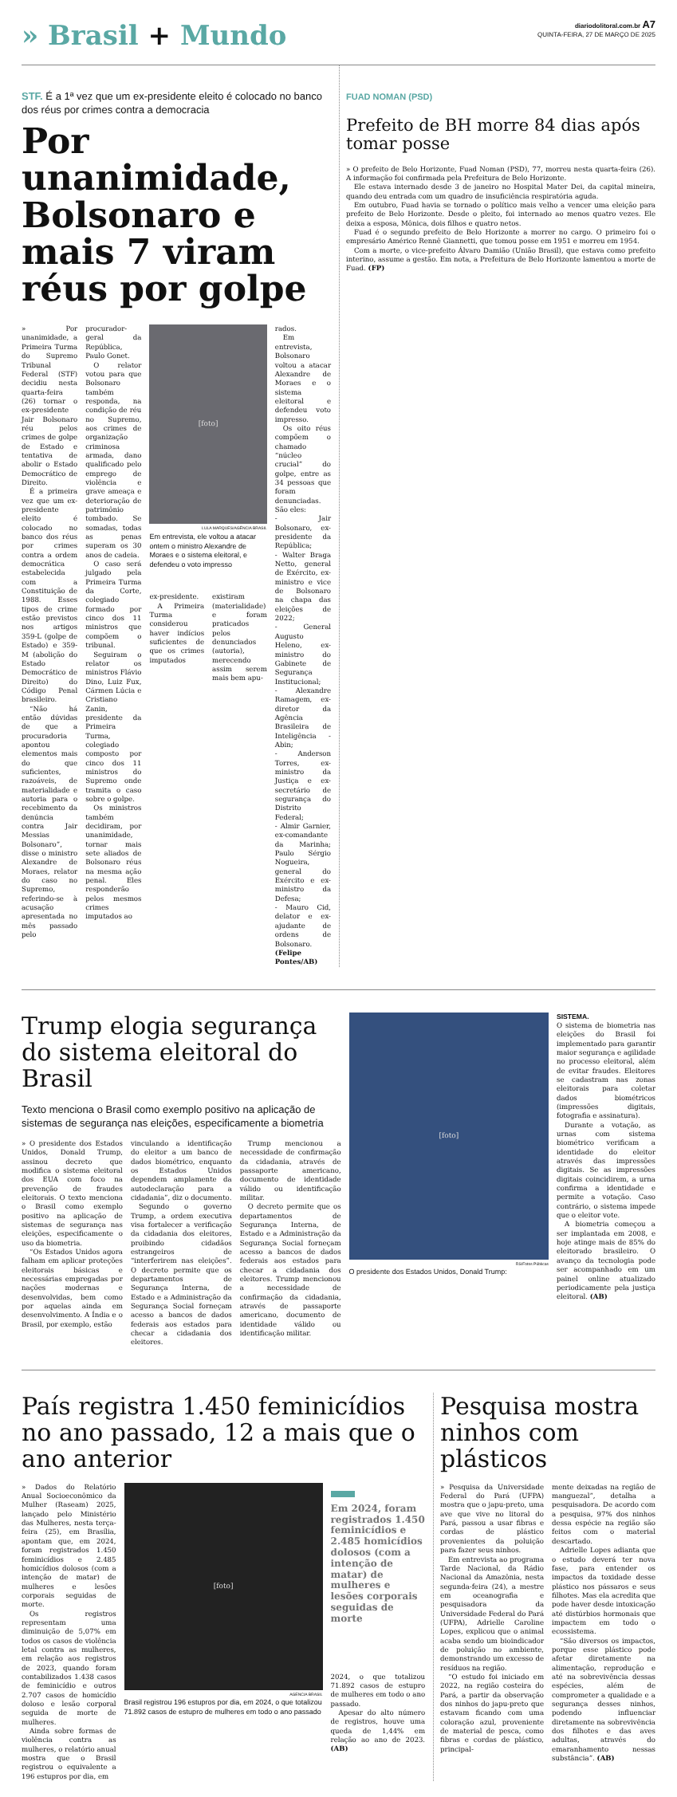» Brasil + Mundo
diariodolitoral.com.br A7
QUINTA-FEIRA, 27 DE MARÇO DE 2025
STF. É a 1ª vez que um ex-presidente eleito é colocado no banco dos réus por crimes contra a democracia
Por unanimidade, Bolsonaro e mais 7 viram réus por golpe
» Por unanimidade, a Primeira Turma do Supremo Tribunal Federal (STF) decidiu nesta quarta-feira (26) tornar o ex-presidente Jair Bolsonaro réu pelos crimes de golpe de Estado e tentativa de abolir o Estado Democrático de Direito.
É a primeira vez que um ex-presidente eleito é colocado no banco dos réus por crimes contra a ordem democrática estabelecida com a Constituição de 1988. Esses tipos de crime estão previstos nos artigos 359-L (golpe de Estado) e 359-M (abolição do Estado Democrático de Direito) do Código Penal brasileiro.
“Não há então dúvidas de que a procuradoria apontou elementos mais do que suficientes, razoáveis, de materialidade e autoria para o recebimento da denúncia contra Jair Messias Bolsonaro”, disse o ministro Alexandre de Moraes, relator do caso no Supremo, referindo-se à acusação apresentada no mês passado pelo
procurador-geral da República, Paulo Gonet.
O relator votou para que Bolsonaro também responda, na condição de réu no Supremo, aos crimes de organização criminosa armada, dano qualificado pelo emprego de violência e grave ameaça e deterioração de patrimônio tombado. Se somadas, todas as penas superam os 30 anos de cadeia.
O caso será julgado pela Primeira Turma da Corte, colegiado formado por cinco dos 11 ministros que compõem o tribunal.
Seguiram o relator os ministros Flávio Dino, Luiz Fux, Cármen Lúcia e Cristiano Zanin, presidente da Primeira Turma, colegiado composto por cinco dos 11 ministros do Supremo onde tramita o caso sobre o golpe.
Os ministros também decidiram, por unanimidade, tornar mais sete aliados de Bolsonaro réus na mesma ação penal. Eles responderão pelos mesmos crimes imputados ao
[foto]
LULA MARQUES/AGÊNCIA BRASIL
Em entrevista, ele voltou a atacar ontem o ministro Alexandre de Moraes e o sistema eleitoral, e defendeu o voto impresso
ex-presidente.
A Primeira Turma considerou haver indícios suficientes de que os crimes imputados
existiram (materialidade) e foram praticados pelos denunciados (autoria), merecendo assim serem mais bem apu-
rados.
Em entrevista, Bolsonaro voltou a atacar Alexandre de Moraes e o sistema eleitoral e defendeu voto impresso.
Os oito réus compõem o chamado “núcleo crucial” do golpe, entre as 34 pessoas que foram denunciadas. São eles:
- Jair Bolsonaro, ex-presidente da República;
- Walter Braga Netto, general de Exército, ex-ministro e vice de Bolsonaro na chapa das eleições de 2022;
- General Augusto Heleno, ex-ministro do Gabinete de Segurança Institucional;
- Alexandre Ramagem, ex-diretor da Agência Brasileira de Inteligência - Abin;
- Anderson Torres, ex-ministro da Justiça e ex-secretário de segurança do Distrito Federal;
- Almir Garnier, ex-comandante da Marinha; Paulo Sérgio Nogueira, general do Exército e ex-ministro da Defesa;
- Mauro Cid, delator e ex-ajudante de ordens de Bolsonaro. (Felipe Pontes/AB)
FUAD NOMAN (PSD)
Prefeito de BH morre 84 dias após tomar posse
» O prefeito de Belo Horizonte, Fuad Noman (PSD), 77, morreu nesta quarta-feira (26). A informação foi confirmada pela Prefeitura de Belo Horizonte.
Ele estava internado desde 3 de janeiro no Hospital Mater Dei, da capital mineira, quando deu entrada com um quadro de insuficiência respiratória aguda.
Em outubro, Fuad havia se tornado o político mais velho a vencer uma eleição para prefeito de Belo Horizonte. Desde o pleito, foi internado ao menos quatro vezes. Ele deixa a esposa, Mônica, dois filhos e quatro netos.
Fuad é o segundo prefeito de Belo Horizonte a morrer no cargo. O primeiro foi o empresário Américo Rennê Giannetti, que tomou posse em 1951 e morreu em 1954.
Com a morte, o vice-prefeito Álvaro Damião (União Brasil), que estava como prefeito interino, assume a gestão. Em nota, a Prefeitura de Belo Horizonte lamentou a morte de Fuad. (FP)
Trump elogia segurança do sistema eleitoral do Brasil
Texto menciona o Brasil como exemplo positivo na aplicação de sistemas de segurança nas eleições, especificamente a biometria
» O presidente dos Estados Unidos, Donald Trump, assinou decreto que modifica o sistema eleitoral dos EUA com foco na prevenção de fraudes eleitorais. O texto menciona o Brasil como exemplo positivo na aplicação de sistemas de segurança nas eleições, especificamente o uso da biometria.
“Os Estados Unidos agora falham em aplicar proteções eleitorais básicas e necessárias empregadas por nações modernas e desenvolvidas, bem como por aquelas ainda em desenvolvimento. A Índia e o Brasil, por exemplo, estão
vinculando a identificação do eleitor a um banco de dados biométrico, enquanto os Estados Unidos dependem amplamente da autodeclaração para a cidadania”, diz o documento.
Segundo o governo Trump, a ordem executiva visa fortalecer a verificação da cidadania dos eleitores, proibindo cidadãos estrangeiros de “interferirem nas eleições”. O decreto permite que os departamentos de Segurança Interna, de Estado e a Administração da Segurança Social forneçam acesso a bancos de dados federais aos estados para checar a cidadania dos eleitores.
Trump mencionou a necessidade de confirmação da cidadania, através de passaporte americano, documento de identidade válido ou identificação militar.
O decreto permite que os departamentos de Segurança Interna, de Estado e a Administração da Segurança Social forneçam acesso a bancos de dados federais aos estados para checar a cidadania dos eleitores. Trump mencionou a necessidade de confirmação da cidadania, através de passaporte americano, documento de identidade válido ou identificação militar.
[foto]
RS/Fotos Públicas
O presidente dos Estados Unidos, Donald Trump:
SISTEMA.
O sistema de biometria nas eleições do Brasil foi implementado para garantir maior segurança e agilidade no processo eleitoral, além de evitar fraudes. Eleitores se cadastram nas zonas eleitorais para coletar dados biométricos (impressões digitais, fotografia e assinatura).
Durante a votação, as urnas com sistema biométrico verificam a identidade do eleitor através das impressões digitais. Se as impressões digitais coincidirem, a urna confirma a identidade e permite a votação. Caso contrário, o sistema impede que o eleitor vote.
A biometria começou a ser implantada em 2008, e hoje atinge mais de 85% do eleitorado brasileiro. O avanço da tecnologia pode ser acompanhado em um painel online atualizado periodicamente pela justiça eleitoral. (AB)
País registra 1.450 feminicídios no ano passado, 12 a mais que o ano anterior
» Dados do Relatório Anual Socioeconômico da Mulher (Raseam) 2025, lançado pelo Ministério das Mulheres, nesta terça-feira (25), em Brasília, apontam que, em 2024, foram registrados 1.450 feminicídios e 2.485 homicídios dolosos (com a intenção de matar) de mulheres e lesões corporais seguidas de morte.
Os registros representam uma diminuição de 5,07% em todos os casos de violência letal contra as mulheres, em relação aos registros de 2023, quando foram contabilizados 1.438 casos de feminicídio e outros 2.707 casos de homicídio doloso e lesão corporal seguida de morte de mulheres.
Ainda sobre formas de violência contra as mulheres, o relatório anual mostra que o Brasil registrou o equivalente a 196 estupros por dia, em
[foto]
AGENCIA BRASIL
Brasil registrou 196 estupros por dia, em 2024, o que totalizou 71.892 casos de estupro de mulheres em todo o ano passado
Em 2024, foram registrados 1.450 feminicídios e 2.485 homicídios dolosos (com a intenção de matar) de mulheres e lesões corporais seguidas de morte
2024, o que totalizou 71.892 casos de estupro de mulheres em todo o ano passado.
Apesar do alto número de registros, houve uma queda de 1,44% em relação ao ano de 2023. (AB)
Pesquisa mostra ninhos com plásticos
» Pesquisa da Universidade Federal do Pará (UFPA) mostra que o japu-preto, uma ave que vive no litoral do Pará, passou a usar fibras e cordas de plástico provenientes da poluição para fazer seus ninhos.
Em entrevista ao programa Tarde Nacional, da Rádio Nacional da Amazônia, nesta segunda-feira (24), a mestre em oceanografia e pesquisadora da Universidade Federal do Pará (UFPA), Adrielle Caroline Lopes, explicou que o animal acaba sendo um bioindicador de poluição no ambiente, demonstrando um excesso de resíduos na região.
“O estudo foi iniciado em 2022, na região costeira do Pará, a partir da observação dos ninhos do japu-preto que estavam ficando com uma coloração azul, proveniente de material de pesca, como fibras e cordas de plástico, principal-
mente deixadas na região de manguezal”, detalha a pesquisadora. De acordo com a pesquisa, 97% dos ninhos dessa espécie na região são feitos com o material descartado.
Adrielle Lopes adianta que o estudo deverá ter nova fase, para entender os impactos da toxidade desse plástico nos pássaros e seus filhotes. Mas ela acredita que pode haver desde intoxicação até distúrbios hormonais que impactem em todo o ecossistema.
“São diversos os impactos, porque esse plástico pode afetar diretamente na alimentação, reprodução e até na sobrevivência dessas espécies, além de comprometer a qualidade e a segurança desses ninhos, podendo influenciar diretamente na sobrevivência dos filhotes e das aves adultas, através do emaranhamento nessas substância”. (AB)